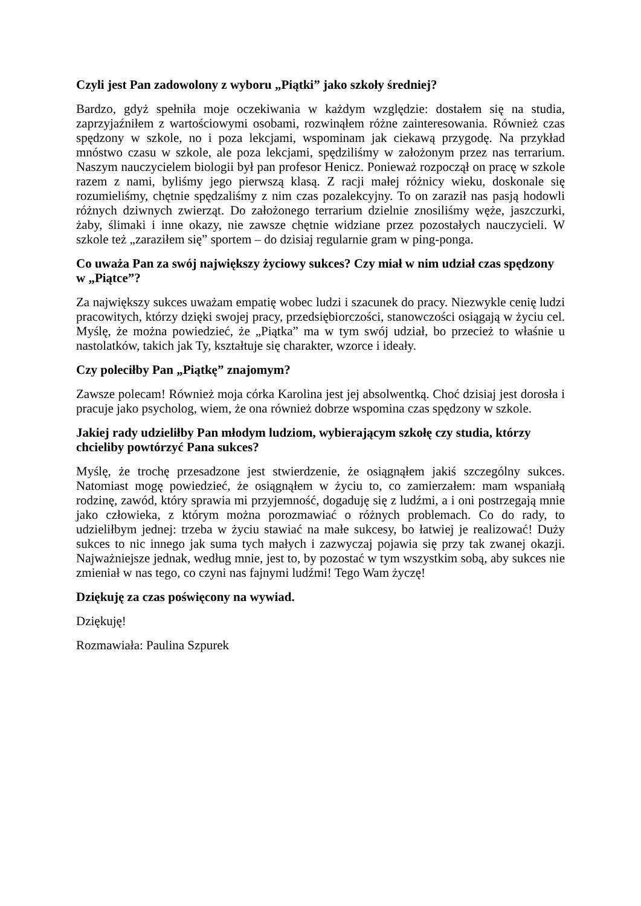Czyli jest Pan zadowolony z wyboru „Piątki” jako szkoły średniej?
Bardzo, gdyż spełniła moje oczekiwania w każdym względzie: dostałem się na studia, zaprzyjaźniłem z wartościowymi osobami, rozwinąłem różne zainteresowania. Również czas spędzony w szkole, no i poza lekcjami, wspominam jak ciekawą przygodę. Na przykład mnóstwo czasu w szkole, ale poza lekcjami, spędziliśmy w założonym przez nas terrarium. Naszym nauczycielem biologii był pan profesor Henicz. Ponieważ rozpoczął on pracę w szkole razem z nami, byliśmy jego pierwszą klasą. Z racji małej różnicy wieku, doskonale się rozumieliśmy, chętnie spędzaliśmy z nim czas pozalekcyjny. To on zaraził nas pasją hodowli różnych dziwnych zwierząt. Do założonego terrarium dzielnie znosiliśmy węże, jaszczurki, żaby, ślimaki i inne okazy, nie zawsze chętnie widziane przez pozostałych nauczycieli. W szkole też „zaraziłem się” sportem – do dzisiaj regularnie gram w ping-ponga.
Co uważa Pan za swój największy życiowy sukces? Czy miał w nim udział czas spędzony w „Piątce”?
Za największy sukces uważam empatię wobec ludzi i szacunek do pracy. Niezwykle cenię ludzi pracowitych, którzy dzięki swojej pracy, przedsiębiorczości, stanowczości osiągają w życiu cel. Myślę, że można powiedzieć, że „Piątka” ma w tym swój udział, bo przecież to właśnie u nastolatków, takich jak Ty, kształtuje się charakter, wzorce i ideały.
Czy poleciłby Pan „Piątkę” znajomym?
Zawsze polecam! Również moja córka Karolina jest jej absolwentką. Choć dzisiaj jest dorosła i pracuje jako psycholog, wiem, że ona również dobrze wspomina czas spędzony w szkole.
Jakiej rady udzieliłby Pan młodym ludziom, wybierającym szkołę czy studia, którzy chcieliby powtórzyć Pana sukces?
Myślę, że trochę przesadzone jest stwierdzenie, że osiągnąłem jakiś szczególny sukces. Natomiast mogę powiedzieć, że osiągnąłem w życiu to, co zamierzałem: mam wspaniałą rodzinę, zawód, który sprawia mi przyjemność, dogaduję się z ludźmi, a i oni postrzegają mnie jako człowieka, z którym można porozmawiać o różnych problemach. Co do rady, to udzieliłbym jednej: trzeba w życiu stawiać na małe sukcesy, bo łatwiej je realizować! Duży sukces to nic innego jak suma tych małych i zazwyczaj pojawia się przy tak zwanej okazji. Najważniejsze jednak, według mnie, jest to, by pozostać w tym wszystkim sobą, aby sukces nie zmieniał w nas tego, co czyni nas fajnymi ludźmi! Tego Wam życzę!
Dziękuję za czas poświęcony na wywiad.
Dziękuję!
Rozmawiała: Paulina Szpurek